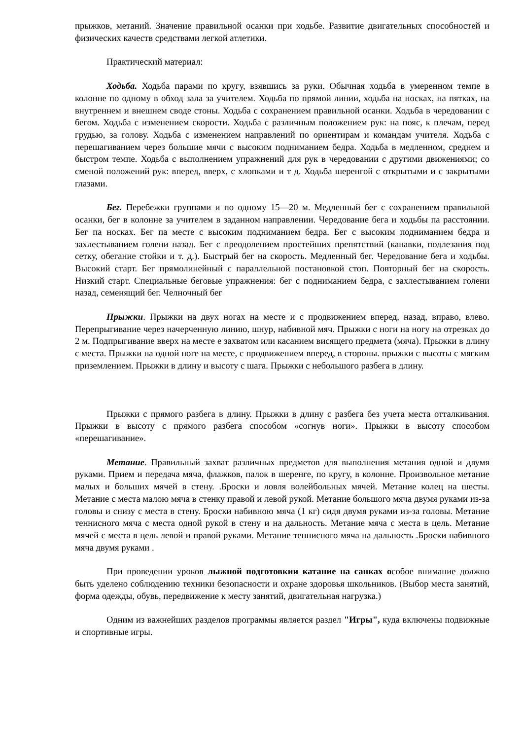прыжков, метаний. Значение правильной осанки при ходьбе. Развитие двигательных способностей и физических качеств средствами легкой атлетики.
Практический материал:
Ходьба. Ходьба парами по кругу, взявшись за руки. Обычная ходьба в умеренном темпе в колонне по одному в обход зала за учителем. Ходьба по прямой линии, ходьба на носках, на пятках, на внутреннем и внешнем своде стоны. Ходьба с сохранением правильной осанки. Ходьба в чередовании с бегом. Ходьба с изменением скорости. Ходьба с различным положением рук: на пояс, к плечам, перед грудью, за голову. Ходьба с изменением направлений по ориентирам и командам учителя. Ходьба с перешагиванием через большие мячи с высоким подниманием бедра. Ходьба в медленном, среднем и быстром темпе. Ходьба с выполнением упражнений для рук в чередовании с другими движениями; со сменой положений рук: вперед, вверх, с хлопками и т д. Ходьба шеренгой с открытыми и с закрытыми глазами.
Бег. Перебежки группами и по одному 15—20 м. Медленный бег с сохранением правильной осанки, бег в колонне за учителем в заданном направлении. Чередование бега и ходьбы па расстоянии. Бег па носках. Бег па месте с высоким подниманием бедра. Бег с высоким подниманием бедра и захлестыванием голени назад. Бег с преодолением простейших препятствий (канавки, подлезания под сетку, обегание стойки и т. д.). Быстрый бег на скорость. Медленный бег. Чередование бега и ходьбы. Высокий старт. Бег прямолинейный с параллельной постановкой стоп. Повторный бег на скорость. Низкий старт. Специальные беговые упражнения: бег с подниманием бедра, с захлестыванием голени назад, семенящий бег. Челночный бег
Прыжки. Прыжки на двух ногах на месте и с продвижением вперед, назад, вправо, влево. Перепрыгивание через начерченную линию, шнур, набивной мяч. Прыжки с ноги на ногу на отрезках до 2 м. Подпрыгивание вверх на месте е захватом или касанием висящего предмета (мяча). Прыжки в длину с места. Прыжки на одной ноге на месте, с продвижением вперед, в стороны. прыжки с высоты с мягким приземлением. Прыжки в длину и высоту с шага. Прыжки с небольшого разбега в длину.
Прыжки с прямого разбега в длину. Прыжки в длину с разбега без учета места отталкивания. Прыжки в высоту с прямого разбега способом «согнув ноги». Прыжки в высоту способом «перешагивание».
Метание. Правильный захват различных предметов для выполнения метания одной и двумя руками. Прием и передача мяча, флажков, палок в шеренге, по кругу, в колонне. Произвольное метание малых и больших мячей в стену. .Броски и ловля волейбольных мячей. Метание колец на шесты. Метание с места малою мяча в стенку правой и левой рукой. Метание большого мяча двумя руками из-за головы и снизу с места в стену. Броски набивною мяча (1 кг) сидя двумя руками из-за головы. Метание теннисного мяча с места одной рукой в стену и на дальность. Метание мяча с места в цель. Метание мячей с места в цель левой и правой руками. Метание теннисного мяча на дальность .Броски набивного мяча двумя руками .
При проведении уроков лыжной подготовкии катание на санках особое внимание должно быть уделено соблюдению техники безопасности и охране здоровья школьников. (Выбор места занятий, форма одежды, обувь, передвижение к месту занятий, двигательная нагрузка.)
Одним из важнейших разделов программы является раздел "Игры", куда включены подвижные и спортивные игры.